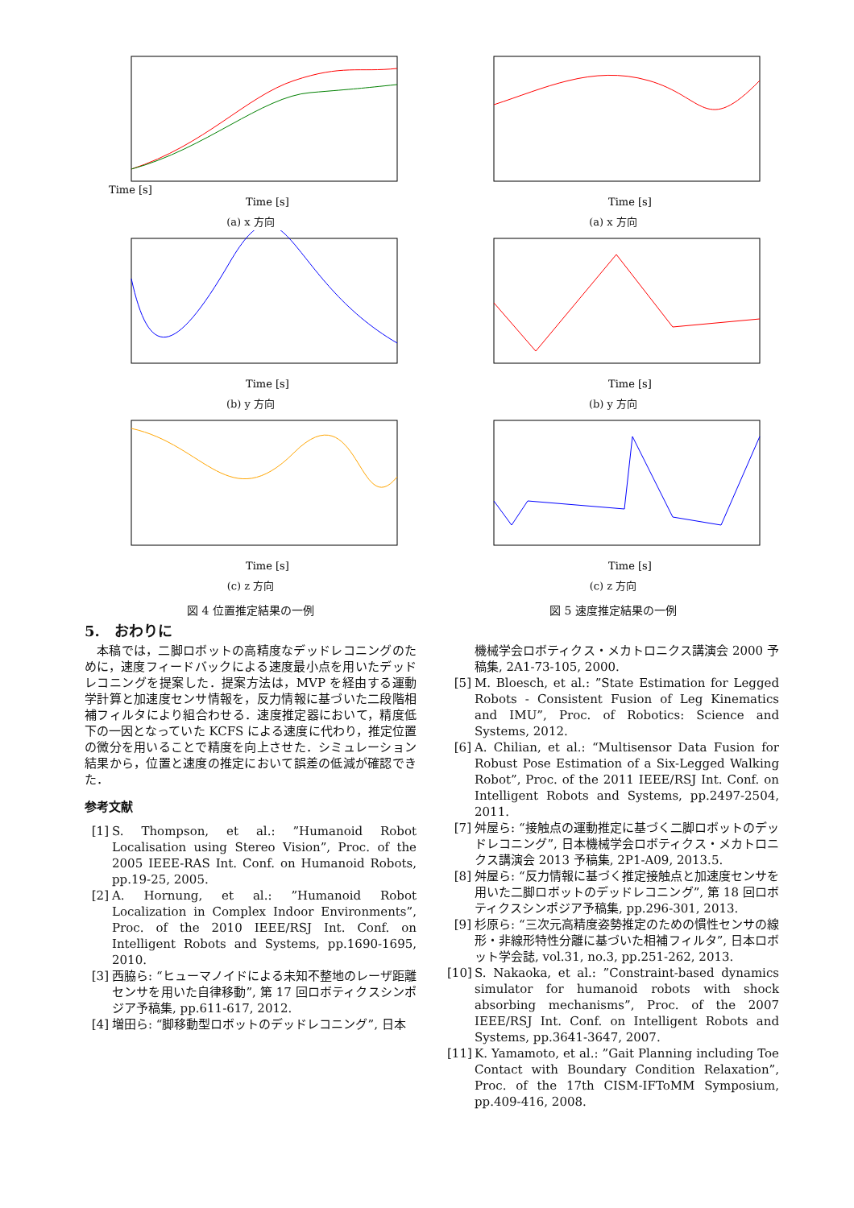Time [s]
Time [s]
(a) x 方向
Time [s]
(b) y 方向
Time [s]
(c) z 方向
図 4 位置推定結果の一例
5.　おわりに
本稿では，二脚ロボットの高精度なデッドレコニングのために，速度フィードバックによる速度最小点を用いたデッドレコニングを提案した．提案方法は，MVP を経由する運動学計算と加速度センサ情報を，反力情報に基づいた二段階相補フィルタにより組合わせる．速度推定器において，精度低下の一因となっていた KCFS による速度に代わり，推定位置の微分を用いることで精度を向上させた．シミュレーション結果から，位置と速度の推定において誤差の低減が確認できた．
参考文献
[1] S. Thompson, et al.: ”Humanoid Robot Localisation using Stereo Vision”, Proc. of the 2005 IEEE-RAS Int. Conf. on Humanoid Robots, pp.19-25, 2005.
[2] A. Hornung, et al.: ”Humanoid Robot Localization in Complex Indoor Environments”, Proc. of the 2010 IEEE/RSJ Int. Conf. on Intelligent Robots and Systems, pp.1690-1695, 2010.
[3] 西脇ら: “ヒューマノイドによる未知不整地のレーザ距離センサを用いた自律移動”, 第 17 回ロボティクスシンポジア予稿集, pp.611-617, 2012.
[4] 増田ら: “脚移動型ロボットのデッドレコニング”, 日本
Time [s]
(a) x 方向
Time [s]
(b) y 方向
Time [s]
(c) z 方向
図 5 速度推定結果の一例
機械学会ロボティクス・メカトロニクス講演会 2000 予稿集, 2A1-73-105, 2000.
[5] M. Bloesch, et al.: ”State Estimation for Legged Robots - Consistent Fusion of Leg Kinematics and IMU”, Proc. of Robotics: Science and Systems, 2012.
[6] A. Chilian, et al.: “Multisensor Data Fusion for Robust Pose Estimation of a Six-Legged Walking Robot”, Proc. of the 2011 IEEE/RSJ Int. Conf. on Intelligent Robots and Systems, pp.2497-2504, 2011.
[7] 舛屋ら: “接触点の運動推定に基づく二脚ロボットのデッドレコニング”, 日本機械学会ロボティクス・メカトロニクス講演会 2013 予稿集, 2P1-A09, 2013.5.
[8] 舛屋ら: “反力情報に基づく推定接触点と加速度センサを用いた二脚ロボットのデッドレコニング”, 第 18 回ロボティクスシンポジア予稿集, pp.296-301, 2013.
[9] 杉原ら: “三次元高精度姿勢推定のための慣性センサの線形・非線形特性分離に基づいた相補フィルタ”, 日本ロボット学会誌, vol.31, no.3, pp.251-262, 2013.
[10] S. Nakaoka, et al.: ”Constraint-based dynamics simulator for humanoid robots with shock absorbing mechanisms”, Proc. of the 2007 IEEE/RSJ Int. Conf. on Intelligent Robots and Systems, pp.3641-3647, 2007.
[11] K. Yamamoto, et al.: ”Gait Planning including Toe Contact with Boundary Condition Relaxation”, Proc. of the 17th CISM-IFToMM Symposium, pp.409-416, 2008.